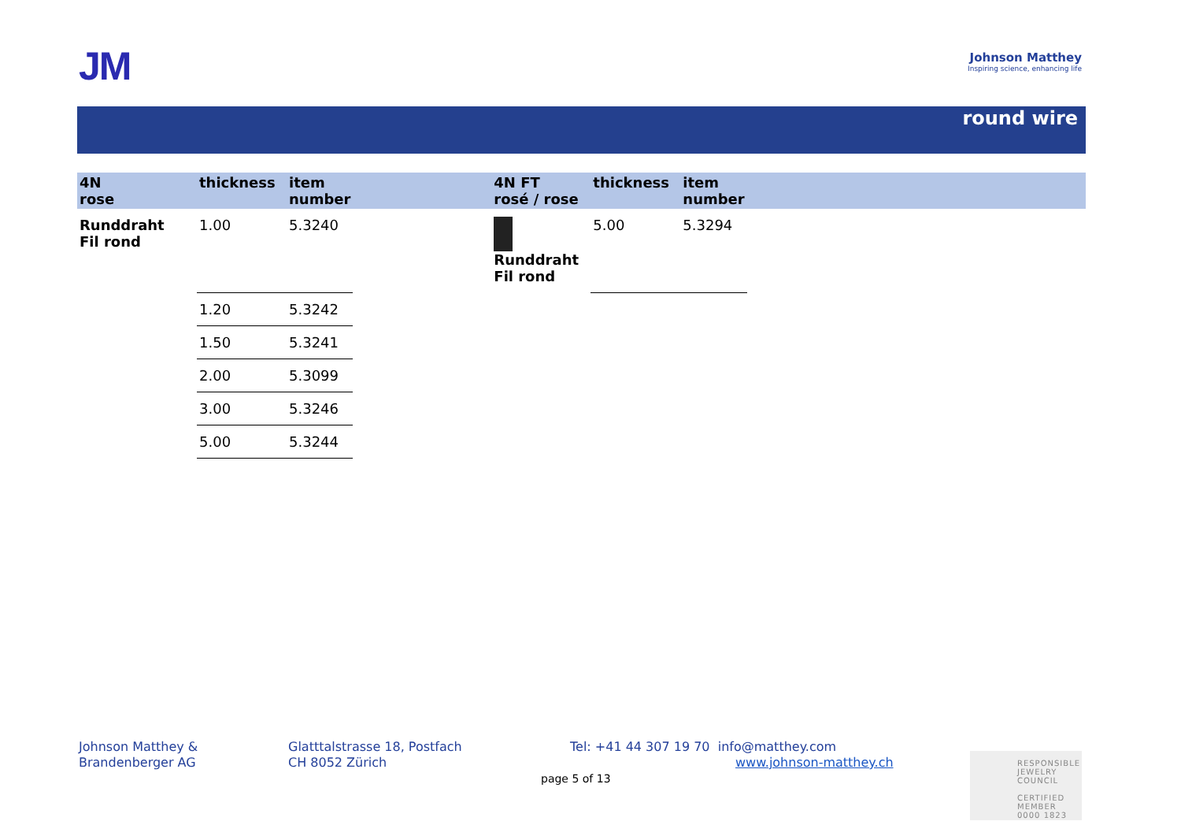JM
Johnson Matthey
Inspiring science, enhancing life
round wire
| 4N rose | thickness | item number | | 4N FT rosé / rose | thickness | item number | |
| --- | --- | --- | --- | --- | --- | --- | --- |
| Runddraht Fil rond | 1.00 | 5.3240 | | Runddraht Fil rond | 5.00 | 5.3294 | |
| | 1.20 | 5.3242 | | | | | |
| | 1.50 | 5.3241 | | | | | |
| | 2.00 | 5.3099 | | | | | |
| | 3.00 | 5.3246 | | | | | |
| | 5.00 | 5.3244 | | | | | |
Johnson Matthey &
Brandenberger AG
Glatttalstrasse 18, Postfach
CH 8052 Zürich
Tel: +41 44 307 19 70 info@matthey.com
www.johnson-matthey.ch
page 5 of 13
RESPONSIBLE
JEWELRY
COUNCIL
CERTIFIED MEMBER
0000 1823